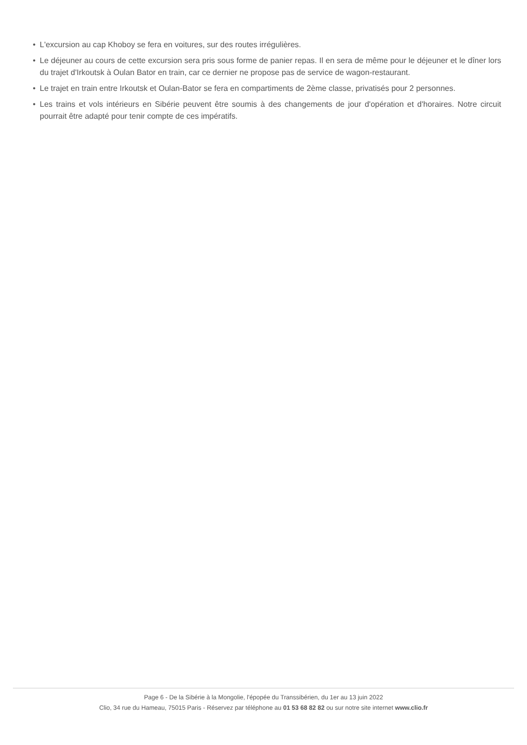• L'excursion au cap Khoboy se fera en voitures, sur des routes irrégulières.
• Le déjeuner au cours de cette excursion sera pris sous forme de panier repas. Il en sera de même pour le déjeuner et le dîner lors du trajet d'Irkoutsk à Oulan Bator en train, car ce dernier ne propose pas de service de wagon-restaurant.
• Le trajet en train entre Irkoutsk et Oulan-Bator se fera en compartiments de 2ème classe, privatisés pour 2 personnes.
• Les trains et vols intérieurs en Sibérie peuvent être soumis à des changements de jour d'opération et d'horaires. Notre circuit pourrait être adapté pour tenir compte de ces impératifs.
Page 6 - De la Sibérie à la Mongolie, l'épopée du Transsibérien, du 1er au 13 juin 2022
Clio, 34 rue du Hameau, 75015 Paris - Réservez par téléphone au 01 53 68 82 82 ou sur notre site internet www.clio.fr